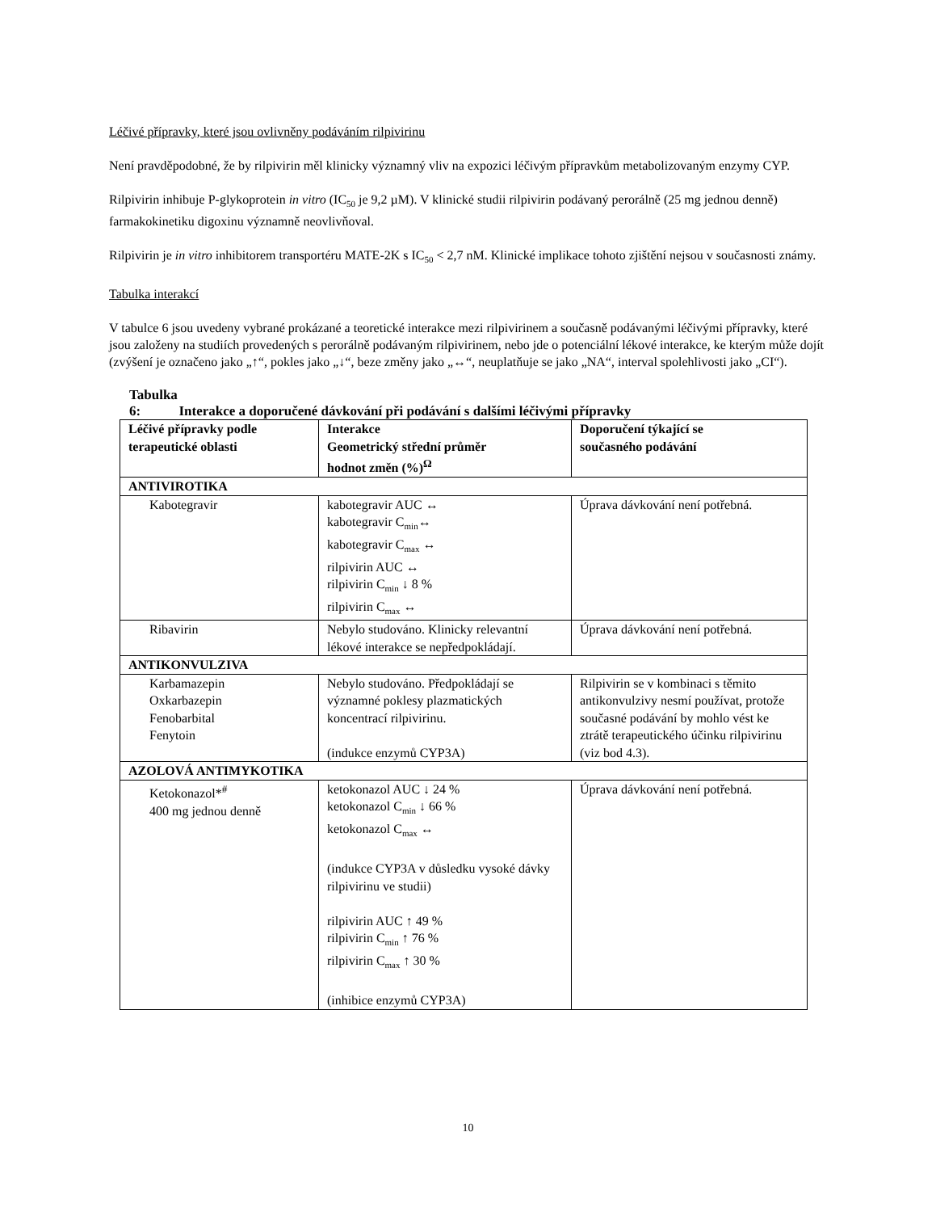Léčivé přípravky, které jsou ovlivněny podáváním rilpivirinu
Není pravděpodobné, že by rilpivirin měl klinicky významný vliv na expozici léčivým přípravkům metabolizovaným enzymy CYP.
Rilpivirin inhibuje P-glykoprotein in vitro (IC<sub>50</sub> je 9,2 µM). V klinické studii rilpivirin podávaný perorálně (25 mg jednou denně) farmakokinetiku digoxinu významně neovlivňoval.
Rilpivirin je in vitro inhibitorem transportéru MATE-2K s IC<sub>50</sub> < 2,7 nM. Klinické implikace tohoto zjištění nejsou v současnosti známy.
Tabulka interakcí
V tabulce 6 jsou uvedeny vybrané prokázané a teoretické interakce mezi rilpivirinem a současně podávanými léčivými přípravky, které jsou založeny na studiích provedených s perorálně podávaným rilpivirinem, nebo jde o potenciální lékové interakce, ke kterým může dojít (zvýšení je označeno jako „↑“, pokles jako „↓“, beze změny jako „↔“, neuplatňuje se jako „NA“, interval spolehlivosti jako „CI“).
Tabulka 6: Interakce a doporučené dávkování při podávání s dalšími léčivými přípravky
| Léčivé přípravky podle terapeutické oblasti | Interakce Geometrický střední průměr hodnot změn (%)<sup>Ω</sup> | Doporučení týkající se současného podávání |
| --- | --- | --- |
| ANTIVIROTIKA | | |
| Kabotegravir | kabotegravir AUC ↔ kabotegravir C<sub>min</sub>↔ kabotegravir C<sub>max</sub> ↔ rilpivirin AUC ↔ rilpivirin C<sub>min</sub> ↓ 8 % rilpivirin C<sub>max</sub> ↔ | Úprava dávkování není potřebná. |
| Ribavirin | Nebylo studováno. Klinicky relevantní lékové interakce se nepředpokládají. | Úprava dávkování není potřebná. |
| ANTIKONVULZIVA | | |
| Karbamazepin Oxkarbazepin Fenobarbital Fenytoin | Nebylo studováno. Předpokládají se významné poklesy plazmatických koncentrací rilpivirinu. (indukce enzymů CYP3A) | Rilpivirin se v kombinaci s těmito antikonvulzivy nesmí používat, protože současné podávání by mohlo vést ke ztrátě terapeutického účinku rilpivirinu (viz bod 4.3). |
| AZOLOVÁ ANTIMYKOTIKA | | |
| Ketokonazol*<sup>#</sup> 400 mg jednou denně | ketokonazol AUC ↓ 24 % ketokonazol C<sub>min</sub> ↓ 66 % ketokonazol C<sub>max</sub> ↔ (indukce CYP3A v důsledku vysoké dávky rilpivirinu ve studii) rilpivirin AUC ↑ 49 % rilpivirin C<sub>min</sub> ↑ 76 % rilpivirin C<sub>max</sub> ↑ 30 % (inhibice enzymů CYP3A) | Úprava dávkování není potřebná. |
10